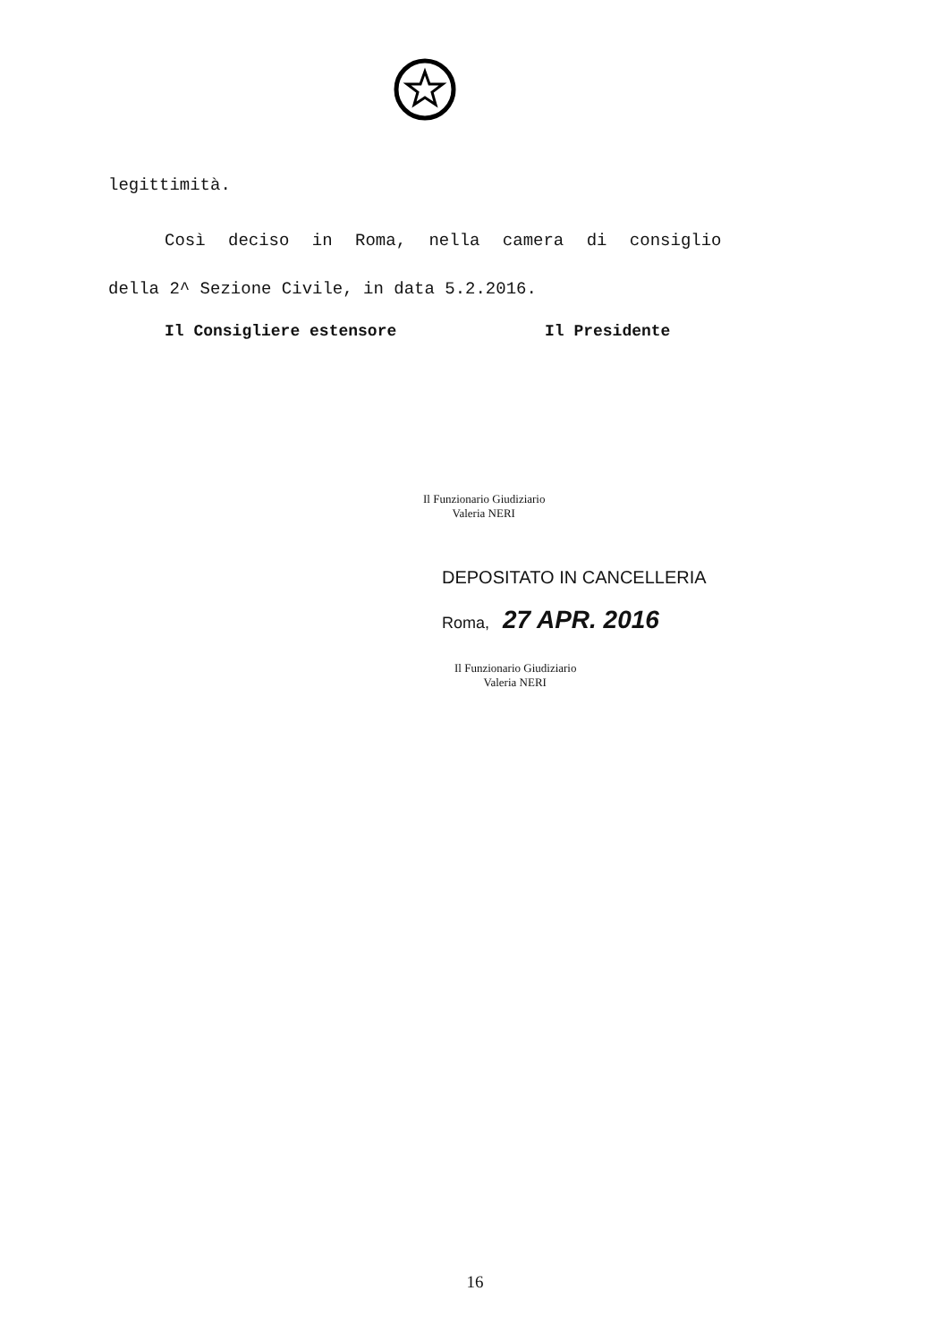legittimità.
Così deciso in Roma, nella camera di consiglio
della 2^ Sezione Civile, in data 5.2.2016.
Il Consigliere estensore Il Presidente
Il Funzionario Giudiziario
Valeria NERI
DEPOSITATO IN CANCELLERIA
Roma, 27 APR. 2016
Il Funzionario Giudiziario
Valeria NERI
16